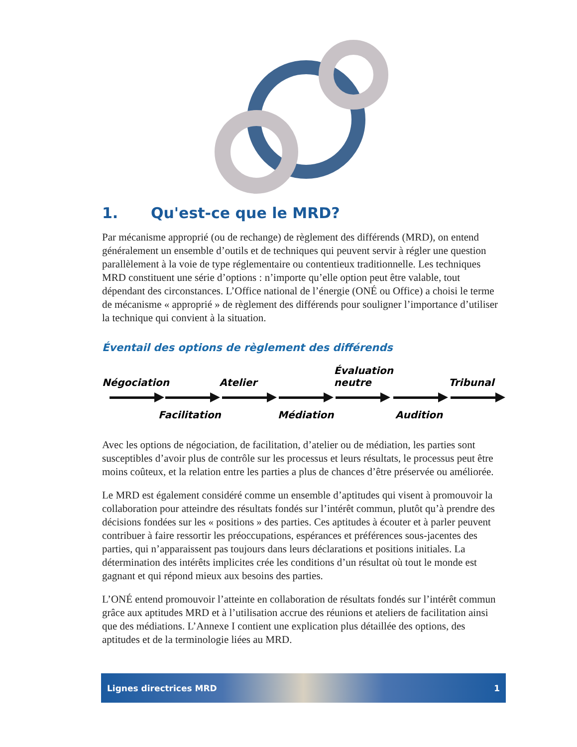1. Qu'est-ce que le MRD?
Par mécanisme approprié (ou de rechange) de règlement des différends (MRD), on entend généralement un ensemble d’outils et de techniques qui peuvent servir à régler une question parallèlement à la voie de type réglementaire ou contentieux traditionnelle. Les techniques MRD constituent une série d’options : n’importe qu’elle option peut être valable, tout dépendant des circonstances. L’Office national de l’énergie (ONÉ ou Office) a choisi le terme de mécanisme « approprié » de règlement des différends pour souligner l’importance d’utiliser la technique qui convient à la situation.
Éventail des options de règlement des différends
Négociation
Atelier
Évaluation
neutre
Tribunal
Facilitation Médiation Audition
Avec les options de négociation, de facilitation, d’atelier ou de médiation, les parties sont susceptibles d’avoir plus de contrôle sur les processus et leurs résultats, le processus peut être moins coûteux, et la relation entre les parties a plus de chances d’être préservée ou améliorée.
Le MRD est également considéré comme un ensemble d’aptitudes qui visent à promouvoir la collaboration pour atteindre des résultats fondés sur l’intérêt commun, plutôt qu’à prendre des décisions fondées sur les « positions » des parties. Ces aptitudes à écouter et à parler peuvent contribuer à faire ressortir les préoccupations, espérances et préférences sous-jacentes des parties, qui n’apparaissent pas toujours dans leurs déclarations et positions initiales. La détermination des intérêts implicites crée les conditions d’un résultat où tout le monde est gagnant et qui répond mieux aux besoins des parties.
L’ONÉ entend promouvoir l’atteinte en collaboration de résultats fondés sur l’intérêt commun grâce aux aptitudes MRD et à l’utilisation accrue des réunions et ateliers de facilitation ainsi que des médiations. L’Annexe I contient une explication plus détaillée des options, des aptitudes et de la terminologie liées au MRD.
Lignes directrices MRD 1